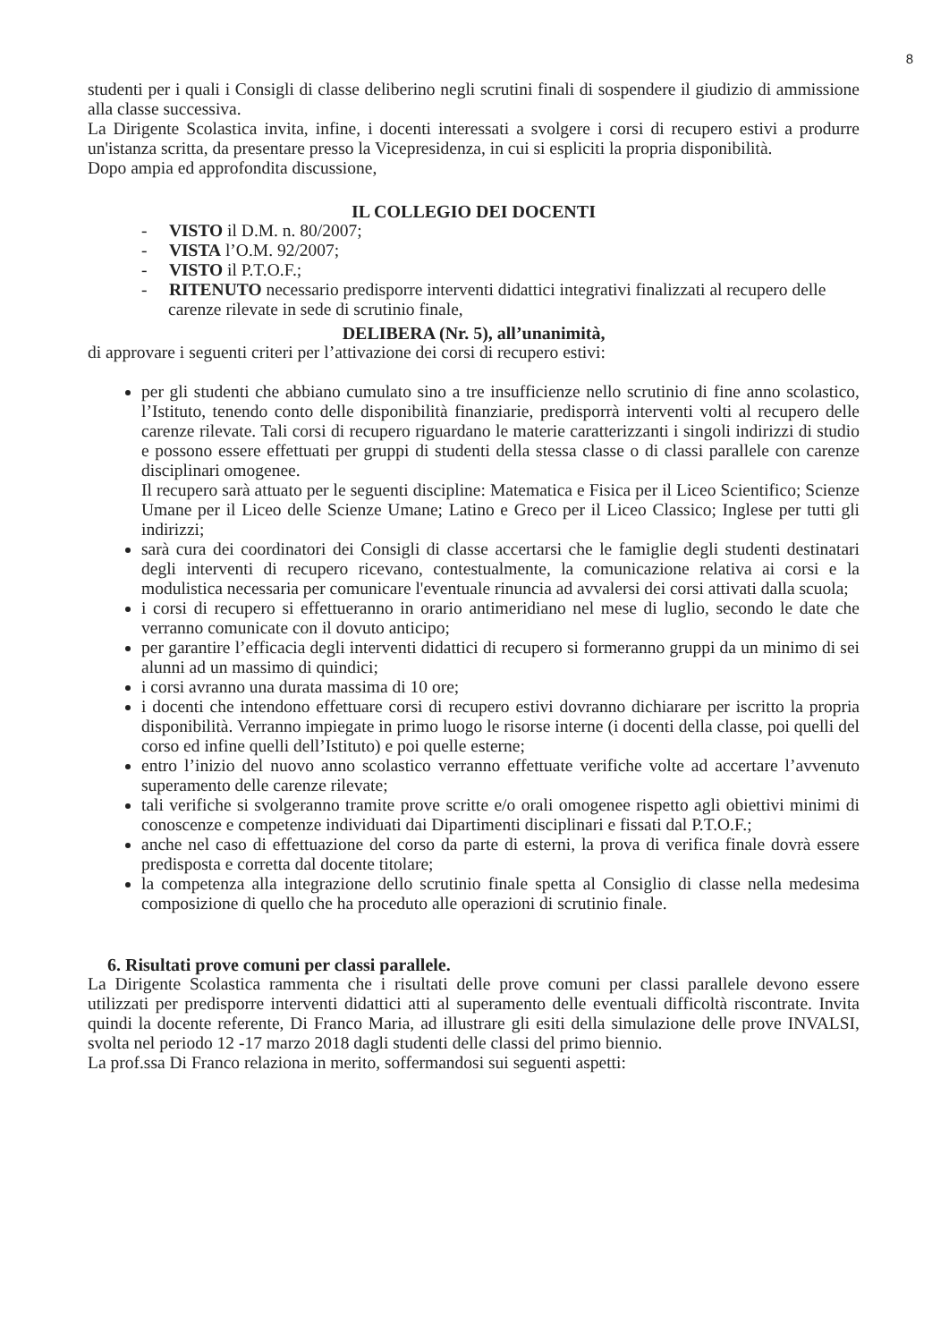8
studenti per i quali i Consigli di classe deliberino negli scrutini finali di sospendere il giudizio di ammissione alla classe successiva.
La Dirigente Scolastica invita, infine, i docenti interessati a svolgere i corsi di recupero estivi a produrre un'istanza scritta, da presentare presso la Vicepresidenza, in cui si espliciti la propria disponibilità.
Dopo ampia ed approfondita discussione,
IL COLLEGIO DEI DOCENTI
- VISTO il D.M. n. 80/2007;
- VISTA l’O.M. 92/2007;
- VISTO il P.T.O.F.;
- RITENUTO necessario predisporre interventi didattici integrativi finalizzati al recupero delle carenze rilevate in sede di scrutinio finale,
DELIBERA (Nr. 5), all’unanimità,
di approvare i seguenti criteri per l’attivazione dei corsi di recupero estivi:
per gli studenti che abbiano cumulato sino a tre insufficienze nello scrutinio di fine anno scolastico, l’Istituto, tenendo conto delle disponibilità finanziarie, predisporrà interventi volti al recupero delle carenze rilevate. Tali corsi di recupero riguardano le materie caratterizzanti i singoli indirizzi di studio e possono essere effettuati per gruppi di studenti della stessa classe o di classi parallele con carenze disciplinari omogenee.
Il recupero sarà attuato per le seguenti discipline: Matematica e Fisica per il Liceo Scientifico; Scienze Umane per il Liceo delle Scienze Umane; Latino e Greco per il Liceo Classico; Inglese per tutti gli indirizzi;
sarà cura dei coordinatori dei Consigli di classe accertarsi che le famiglie degli studenti destinatari degli interventi di recupero ricevano, contestualmente, la comunicazione relativa ai corsi e la modulistica necessaria per comunicare l'eventuale rinuncia ad avvalersi dei corsi attivati dalla scuola;
i corsi di recupero si effettueranno in orario antimeridiano nel mese di luglio, secondo le date che verranno comunicate con il dovuto anticipo;
per garantire l’efficacia degli interventi didattici di recupero si formeranno gruppi da un minimo di sei alunni ad un massimo di quindici;
i corsi avranno una durata massima di 10 ore;
i docenti che intendono effettuare corsi di recupero estivi dovranno dichiarare per iscritto la propria disponibilità. Verranno impiegate in primo luogo le risorse interne (i docenti della classe, poi quelli del corso ed infine quelli dell’Istituto) e poi quelle esterne;
entro l’inizio del nuovo anno scolastico verranno effettuate verifiche volte ad accertare l’avvenuto superamento delle carenze rilevate;
tali verifiche si svolgeranno tramite prove scritte e/o orali omogenee rispetto agli obiettivi minimi di conoscenze e competenze individuati dai Dipartimenti disciplinari e fissati dal P.T.O.F.;
anche nel caso di effettuazione del corso da parte di esterni, la prova di verifica finale dovrà essere predisposta e corretta dal docente titolare;
la competenza alla integrazione dello scrutinio finale spetta al Consiglio di classe nella medesima composizione di quello che ha proceduto alle operazioni di scrutinio finale.
6. Risultati prove comuni per classi parallele.
La Dirigente Scolastica rammenta che i risultati delle prove comuni per classi parallele devono essere utilizzati per predisporre interventi didattici atti al superamento delle eventuali difficoltà riscontrate. Invita quindi la docente referente, Di Franco Maria, ad illustrare gli esiti della simulazione delle prove INVALSI, svolta nel periodo 12 -17 marzo 2018 dagli studenti delle classi del primo biennio.
La prof.ssa Di Franco relaziona in merito, soffermandosi sui seguenti aspetti: